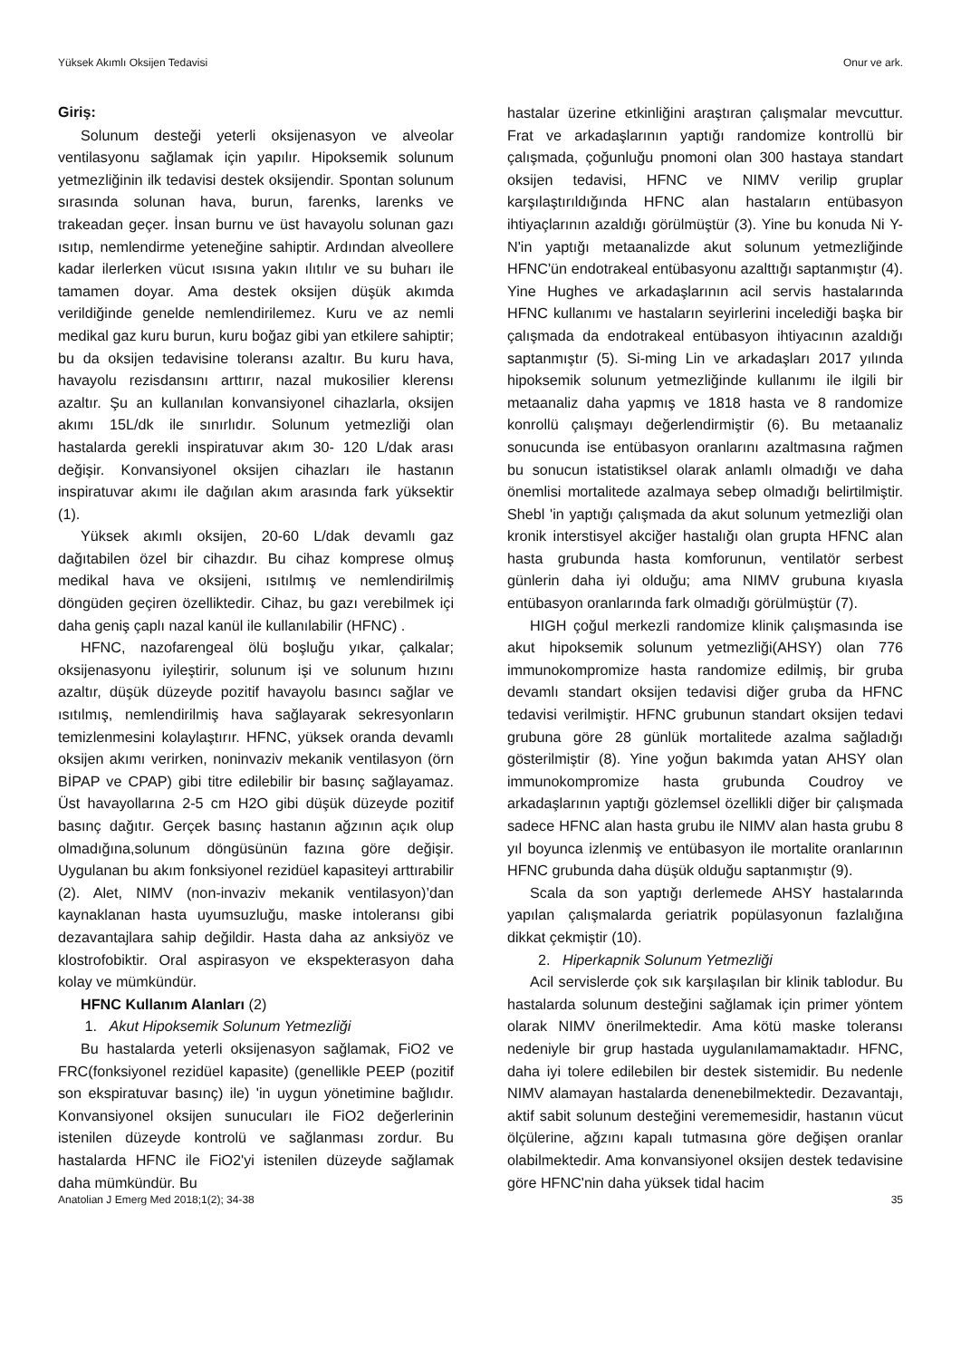Yüksek Akımlı Oksijen Tedavisi Onur ve ark.
Giriş:
Solunum desteği yeterli oksijenasyon ve alveolar ventilasyonu sağlamak için yapılır. Hipoksemik solunum yetmezliğinin ilk tedavisi destek oksijendir. Spontan solunum sırasında solunan hava, burun, farenks, larenks ve trakeadan geçer. İnsan burnu ve üst havayolu solunan gazı ısıtıp, nemlendirme yeteneğine sahiptir. Ardından alveollere kadar ilerlerken vücut ısısına yakın ılıtılır ve su buharı ile tamamen doyar. Ama destek oksijen düşük akımda verildiğinde genelde nemlendirilemez. Kuru ve az nemli medikal gaz kuru burun, kuru boğaz gibi yan etkilere sahiptir; bu da oksijen tedavisine toleransı azaltır. Bu kuru hava, havayolu rezisdansını arttırır, nazal mukosilier klerensı azaltır. Şu an kullanılan konvansiyonel cihazlarla, oksijen akımı 15L/dk ile sınırlıdır. Solunum yetmezliği olan hastalarda gerekli inspiratuvar akım 30- 120 L/dak arası değişir. Konvansiyonel oksijen cihazları ile hastanın inspiratuvar akımı ile dağılan akım arasında fark yüksektir (1).
Yüksek akımlı oksijen, 20-60 L/dak devamlı gaz dağıtabilen özel bir cihazdır. Bu cihaz komprese olmuş medikal hava ve oksijeni, ısıtılmış ve nemlendirilmiş döngüden geçiren özelliktedir. Cihaz, bu gazı verebilmek içi daha geniş çaplı nazal kanül ile kullanılabilir (HFNC) .
HFNC, nazofarengeal ölü boşluğu yıkar, çalkalar; oksijenasyonu iyileştirir, solunum işi ve solunum hızını azaltır, düşük düzeyde pozitif havayolu basıncı sağlar ve ısıtılmış, nemlendirilmiş hava sağlayarak sekresyonların temizlenmesini kolaylaştırır. HFNC, yüksek oranda devamlı oksijen akımı verirken, noninvaziv mekanik ventilasyon (örn BİPAP ve CPAP) gibi titre edilebilir bir basınç sağlayamaz. Üst havayollarına 2-5 cm H2O gibi düşük düzeyde pozitif basınç dağıtır. Gerçek basınç hastanın ağzının açık olup olmadığına,solunum döngüsünün fazına göre değişir. Uygulanan bu akım fonksiyonel rezidüel kapasiteyi arttırabilir (2). Alet, NIMV (non-invaziv mekanik ventilasyon)’dan kaynaklanan hasta uyumsuzluğu, maske intoleransı gibi dezavantajlara sahip değildir. Hasta daha az anksiyöz ve klostrofobiktir. Oral aspirasyon ve ekspekterasyon daha kolay ve mümkündür.
HFNC Kullanım Alanları (2)
1. Akut Hipoksemik Solunum Yetmezliği
Bu hastalarda yeterli oksijenasyon sağlamak, FiO2 ve FRC(fonksiyonel rezidüel kapasite) (genellikle PEEP (pozitif son ekspiratuvar basınç) ile) 'in uygun yönetimine bağlıdır. Konvansiyonel oksijen sunucuları ile FiO2 değerlerinin istenilen düzeyde kontrolü ve sağlanması zordur. Bu hastalarda HFNC ile FiO2'yi istenilen düzeyde sağlamak daha mümkündür. Bu
hastalar üzerine etkinliğini araştıran çalışmalar mevcuttur. Frat ve arkadaşlarının yaptığı randomize kontrollü bir çalışmada, çoğunluğu pnomoni olan 300 hastaya standart oksijen tedavisi, HFNC ve NIMV verilip gruplar karşılaştırıldığında HFNC alan hastaların entübasyon ihtiyaçlarının azaldığı görülmüştür (3). Yine bu konuda Ni Y-N'in yaptığı metaanalizde akut solunum yetmezliğinde HFNC'ün endotrakeal entübasyonu azalttığı saptanmıştır (4). Yine Hughes ve arkadaşlarının acil servis hastalarında HFNC kullanımı ve hastaların seyirlerini incelediği başka bir çalışmada da endotrakeal entübasyon ihtiyacının azaldığı saptanmıştır (5). Si-ming Lin ve arkadaşları 2017 yılında hipoksemik solunum yetmezliğinde kullanımı ile ilgili bir metaanaliz daha yapmış ve 1818 hasta ve 8 randomize konrollü çalışmayı değerlendirmiştir (6). Bu metaanaliz sonucunda ise entübasyon oranlarını azaltmasına rağmen bu sonucun istatistiksel olarak anlamlı olmadığı ve daha önemlisi mortalitede azalmaya sebep olmadığı belirtilmiştir. Shebl 'in yaptığı çalışmada da akut solunum yetmezliği olan kronik interstisyel akciğer hastalığı olan grupta HFNC alan hasta grubunda hasta komforunun, ventilatör serbest günlerin daha iyi olduğu; ama NIMV grubuna kıyasla entübasyon oranlarında fark olmadığı görülmüştür (7).
HIGH çoğul merkezli randomize klinik çalışmasında ise akut hipoksemik solunum yetmezliği(AHSY) olan 776 immunokompromize hasta randomize edilmiş, bir gruba devamlı standart oksijen tedavisi diğer gruba da HFNC tedavisi verilmiştir. HFNC grubunun standart oksijen tedavi grubuna göre 28 günlük mortalitede azalma sağladığı gösterilmiştir (8). Yine yoğun bakımda yatan AHSY olan immunokompromize hasta grubunda Coudroy ve arkadaşlarının yaptığı gözlemsel özellikli diğer bir çalışmada sadece HFNC alan hasta grubu ile NIMV alan hasta grubu 8 yıl boyunca izlenmiş ve entübasyon ile mortalite oranlarının HFNC grubunda daha düşük olduğu saptanmıştır (9).
Scala da son yaptığı derlemede AHSY hastalarında yapılan çalışmalarda geriatrik popülasyonun fazlalığına dikkat çekmiştir (10).
2. Hiperkapnik Solunum Yetmezliği
Acil servislerde çok sık karşılaşılan bir klinik tablodur. Bu hastalarda solunum desteğini sağlamak için primer yöntem olarak NIMV önerilmektedir. Ama kötü maske toleransı nedeniyle bir grup hastada uygulanılamamaktadır. HFNC, daha iyi tolere edilebilen bir destek sistemidir. Bu nedenle NIMV alamayan hastalarda denenebilmektedir. Dezavantajı, aktif sabit solunum desteğini verememesidir, hastanın vücut ölçülerine, ağzını kapalı tutmasına göre değişen oranlar olabilmektedir. Ama konvansiyonel oksijen destek tedavisine göre HFNC'nin daha yüksek tidal hacim
Anatolian J Emerg Med 2018;1(2); 34-38 35